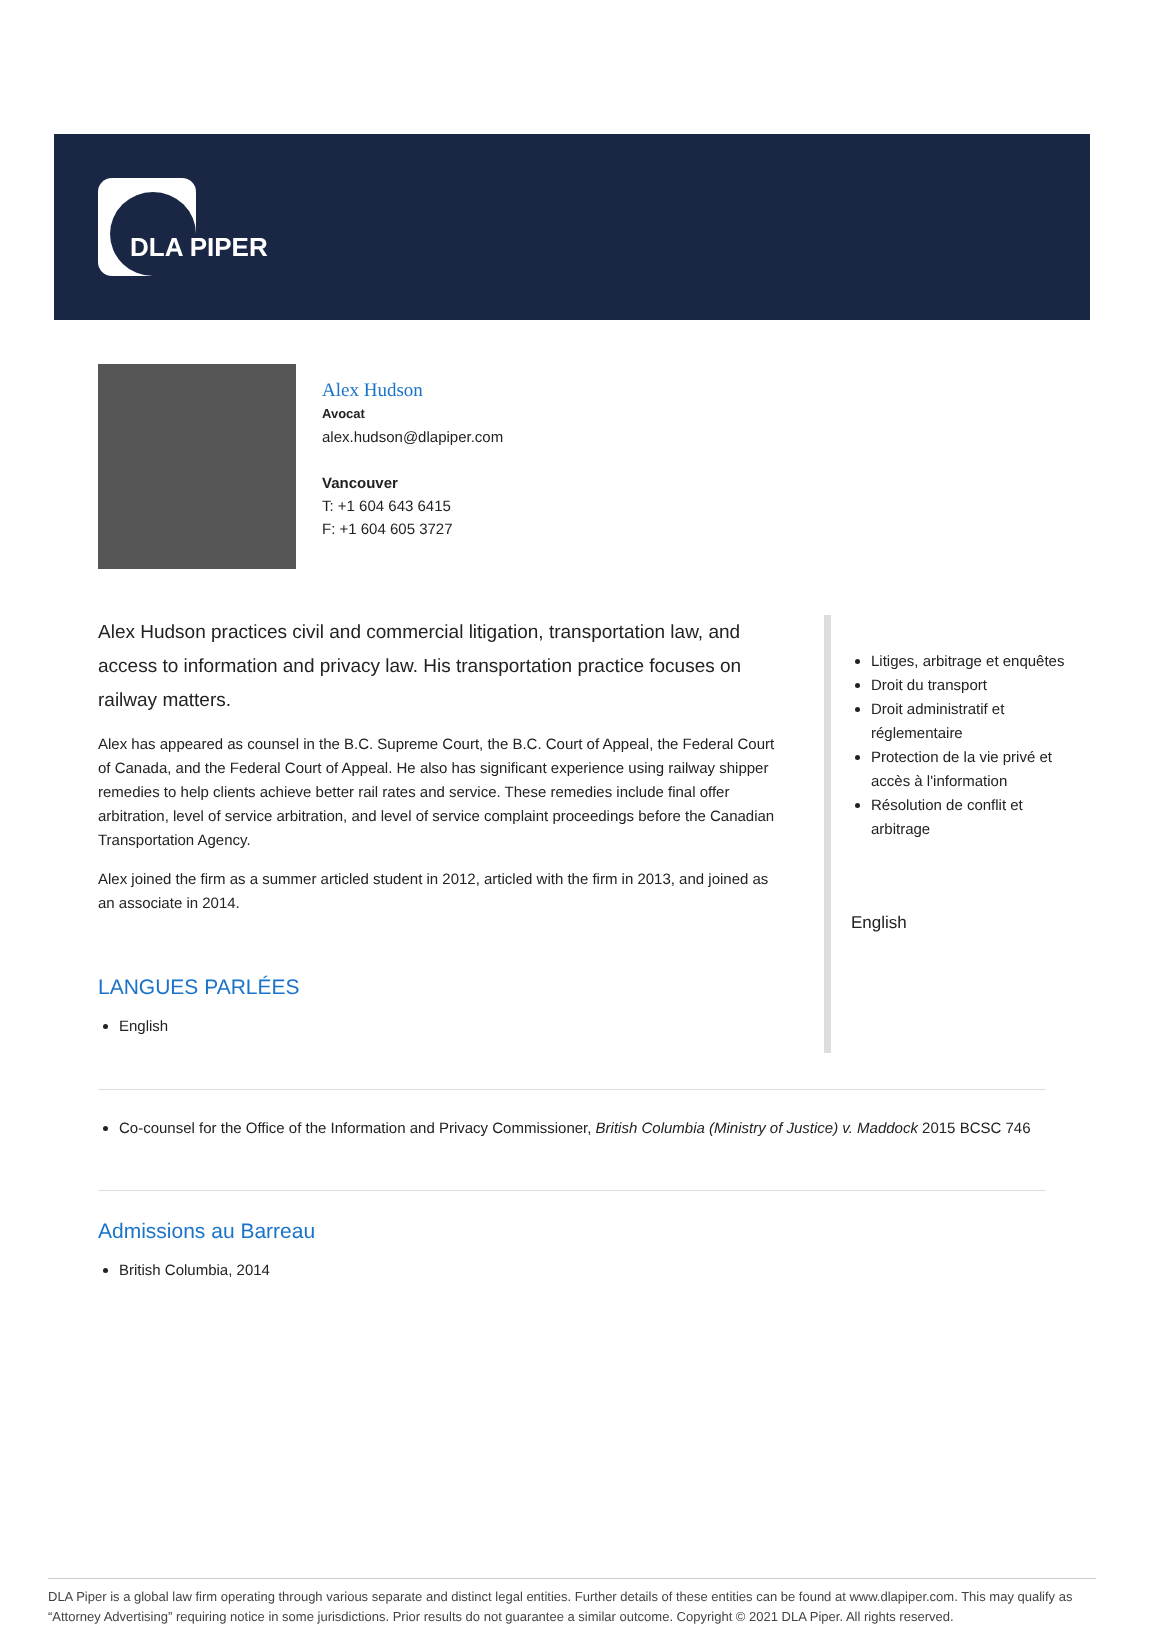DLA PIPER
Alex Hudson
Avocat
alex.hudson@dlapiper.com
Vancouver
T: +1 604 643 6415
F: +1 604 605 3727
Alex Hudson practices civil and commercial litigation, transportation law, and access to information and privacy law. His transportation practice focuses on railway matters.
Alex has appeared as counsel in the B.C. Supreme Court, the B.C. Court of Appeal, the Federal Court of Canada, and the Federal Court of Appeal. He also has significant experience using railway shipper remedies to help clients achieve better rail rates and service. These remedies include final offer arbitration, level of service arbitration, and level of service complaint proceedings before the Canadian Transportation Agency.
Alex joined the firm as a summer articled student in 2012, articled with the firm in 2013, and joined as an associate in 2014.
LANGUES PARLÉES
English
Litiges, arbitrage et enquêtes
Droit du transport
Droit administratif et réglementaire
Protection de la vie privé et accès à l'information
Résolution de conflit et arbitrage
English
Co-counsel for the Office of the Information and Privacy Commissioner, British Columbia (Ministry of Justice) v. Maddock 2015 BCSC 746
Admissions au Barreau
British Columbia, 2014
DLA Piper is a global law firm operating through various separate and distinct legal entities. Further details of these entities can be found at www.dlapiper.com. This may qualify as “Attorney Advertising” requiring notice in some jurisdictions. Prior results do not guarantee a similar outcome. Copyright © 2021 DLA Piper. All rights reserved.